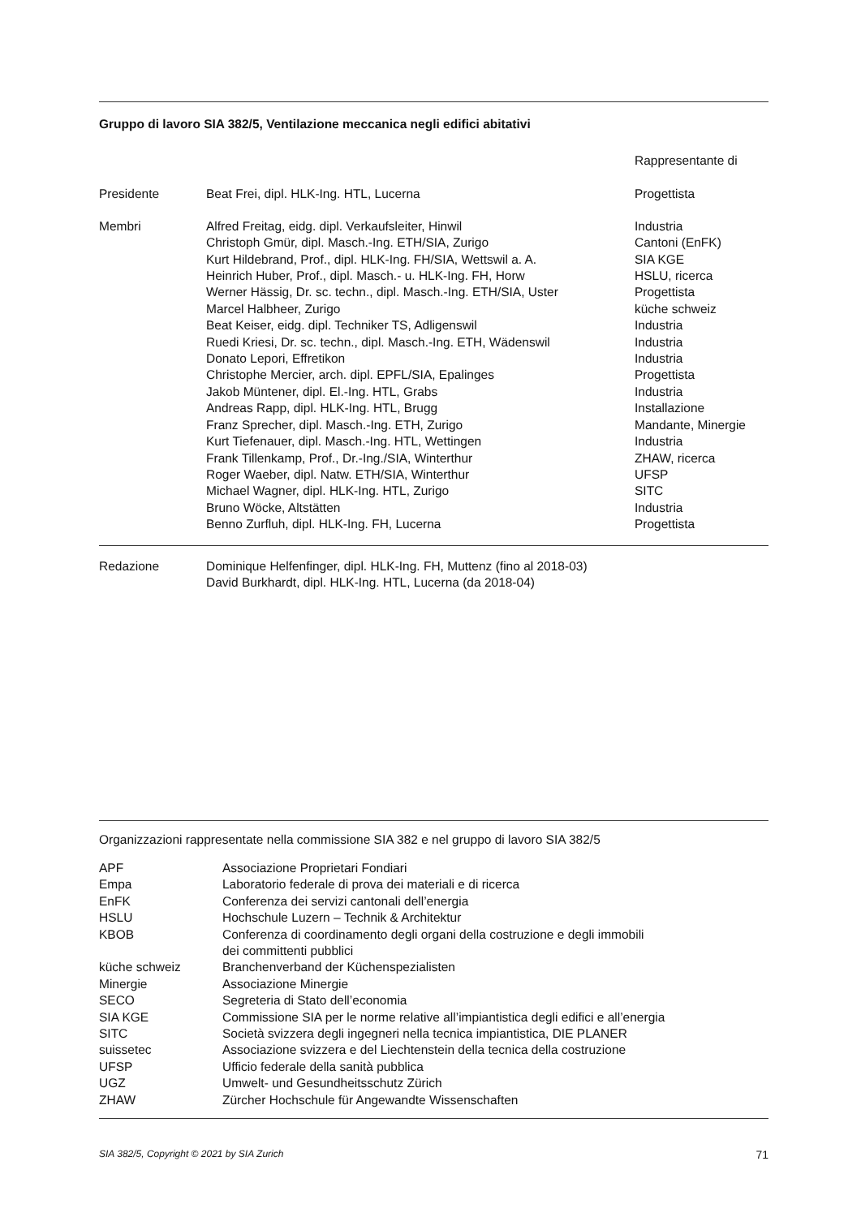Gruppo di lavoro SIA 382/5, Ventilazione meccanica negli edifici abitativi
| | | Rappresentante di |
| Presidente | Beat Frei, dipl. HLK-Ing. HTL, Lucerna | Progettista |
| Membri | Alfred Freitag, eidg. dipl. Verkaufsleiter, Hinwil | Industria |
| | Christoph Gmür, dipl. Masch.-Ing. ETH/SIA, Zurigo | Cantoni (EnFK) |
| | Kurt Hildebrand, Prof., dipl. HLK-Ing. FH/SIA, Wettswil a. A. | SIA KGE |
| | Heinrich Huber, Prof., dipl. Masch.- u. HLK-Ing. FH, Horw | HSLU, ricerca |
| | Werner Hässig, Dr. sc. techn., dipl. Masch.-Ing. ETH/SIA, Uster | Progettista |
| | Marcel Halbheer, Zurigo | küche schweiz |
| | Beat Keiser, eidg. dipl. Techniker TS, Adligenswil | Industria |
| | Ruedi Kriesi, Dr. sc. techn., dipl. Masch.-Ing. ETH, Wädenswil | Industria |
| | Donato Lepori, Effretikon | Industria |
| | Christophe Mercier, arch. dipl. EPFL/SIA, Epalinges | Progettista |
| | Jakob Müntener, dipl. El.-Ing. HTL, Grabs | Industria |
| | Andreas Rapp, dipl. HLK-Ing. HTL, Brugg | Installazione |
| | Franz Sprecher, dipl. Masch.-Ing. ETH, Zurigo | Mandante, Minergie |
| | Kurt Tiefenauer, dipl. Masch.-Ing. HTL, Wettingen | Industria |
| | Frank Tillenkamp, Prof., Dr.-Ing./SIA, Winterthur | ZHAW, ricerca |
| | Roger Waeber, dipl. Natw. ETH/SIA, Winterthur | UFSP |
| | Michael Wagner, dipl. HLK-Ing. HTL, Zurigo | SITC |
| | Bruno Wöcke, Altstätten | Industria |
| | Benno Zurfluh, dipl. HLK-Ing. FH, Lucerna | Progettista |
| Redazione | Dominique Helfenfinger, dipl. HLK-Ing. FH, Muttenz (fino al 2018-03) |
| | David Burkhardt, dipl. HLK-Ing. HTL, Lucerna (da 2018-04) |
Organizzazioni rappresentate nella commissione SIA 382 e nel gruppo di lavoro SIA 382/5
| APF | Associazione Proprietari Fondiari |
| Empa | Laboratorio federale di prova dei materiali e di ricerca |
| EnFK | Conferenza dei servizi cantonali dell’energia |
| HSLU | Hochschule Luzern – Technik & Architektur |
| KBOB | Conferenza di coordinamento degli organi della costruzione e degli immobili dei committenti pubblici |
| küche schweiz | Branchenverband der Küchenspezialisten |
| Minergie | Associazione Minergie |
| SECO | Segreteria di Stato dell’economia |
| SIA KGE | Commissione SIA per le norme relative all’impiantistica degli edifici e all’energia |
| SITC | Società svizzera degli ingegneri nella tecnica impiantistica, DIE PLANER |
| suissetec | Associazione svizzera e del Liechtenstein della tecnica della costruzione |
| UFSP | Ufficio federale della sanità pubblica |
| UGZ | Umwelt- und Gesundheitsschutz Zürich |
| ZHAW | Zürcher Hochschule für Angewandte Wissenschaften |
SIA 382/5, Copyright © 2021 by SIA Zurich 71